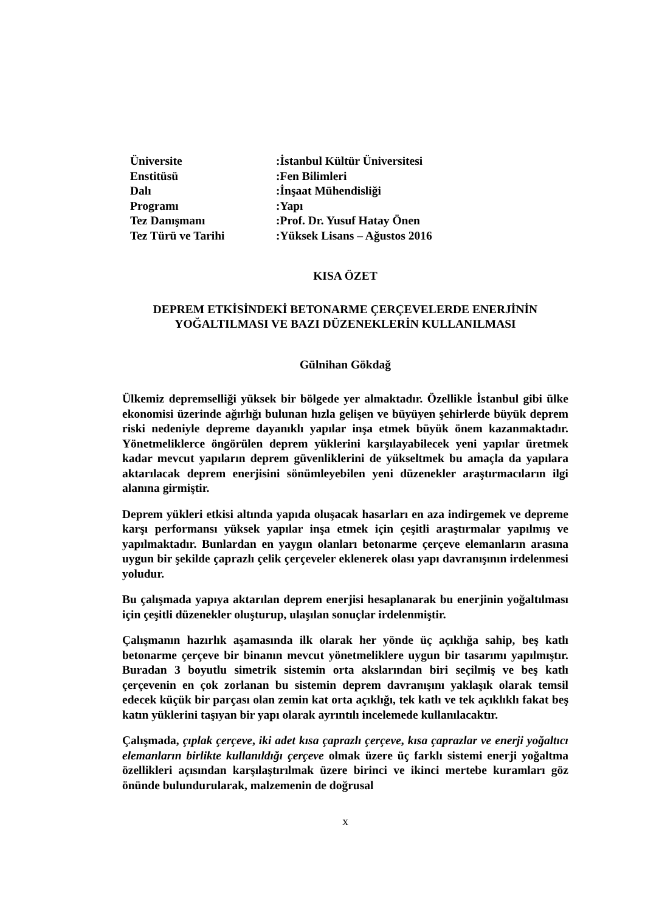| Üniversite | :İstanbul Kültür Üniversitesi |
| Enstitüsü | :Fen Bilimleri |
| Dalı | :İnşaat Mühendisliği |
| Programı | :Yapı |
| Tez Danışmanı | :Prof. Dr. Yusuf Hatay Önen |
| Tez Türü ve Tarihi | :Yüksek Lisans – Ağustos 2016 |
KISA ÖZET
DEPREM ETKİSİNDEKİ BETONARME ÇERÇEVELERDE ENERJİNİN
YOĞALTILMASI VE BAZI DÜZENEKLERİN KULLANILMASI
Gülnihan Gökdağ
Ülkemiz depremselliği yüksek bir bölgede yer almaktadır. Özellikle İstanbul gibi ülke ekonomisi üzerinde ağırlığı bulunan hızla gelişen ve büyüyen şehirlerde büyük deprem riski nedeniyle depreme dayanıklı yapılar inşa etmek büyük önem kazanmaktadır. Yönetmeliklerce öngörülen deprem yüklerini karşılayabilecek yeni yapılar üretmek kadar mevcut yapıların deprem güvenliklerini de yükseltmek bu amaçla da yapılara aktarılacak deprem enerjisini sönümleyebilen yeni düzenekler araştırmacıların ilgi alanına girmiştir.
Deprem yükleri etkisi altında yapıda oluşacak hasarları en aza indirgemek ve depreme karşı performansı yüksek yapılar inşa etmek için çeşitli araştırmalar yapılmış ve yapılmaktadır. Bunlardan en yaygın olanları betonarme çerçeve elemanların arasına uygun bir şekilde çaprazlı çelik çerçeveler eklenerek olası yapı davranışının irdelenmesi yoludur.
Bu çalışmada yapıya aktarılan deprem enerjisi hesaplanarak bu enerjinin yoğaltılması için çeşitli düzenekler oluşturup, ulaşılan sonuçlar irdelenmiştir.
Çalışmanın hazırlık aşamasında ilk olarak her yönde üç açıklığa sahip, beş katlı betonarme çerçeve bir binanın mevcut yönetmeliklere uygun bir tasarımı yapılmıştır. Buradan 3 boyutlu simetrik sistemin orta akslarından biri seçilmiş ve beş katlı çerçevenin en çok zorlanan bu sistemin deprem davranışını yaklaşık olarak temsil edecek küçük bir parçası olan zemin kat orta açıklığı, tek katlı ve tek açıklıklı fakat beş katın yüklerini taşıyan bir yapı olarak ayrıntılı incelemede kullanılacaktır.
Çalışmada, çıplak çerçeve, iki adet kısa çaprazlı çerçeve, kısa çaprazlar ve enerji yoğaltıcı elemanların birlikte kullanıldığı çerçeve olmak üzere üç farklı sistemi enerji yoğaltma özellikleri açısından karşılaştırılmak üzere birinci ve ikinci mertebe kuramları göz önünde bulundurularak, malzemenin de doğrusal
x